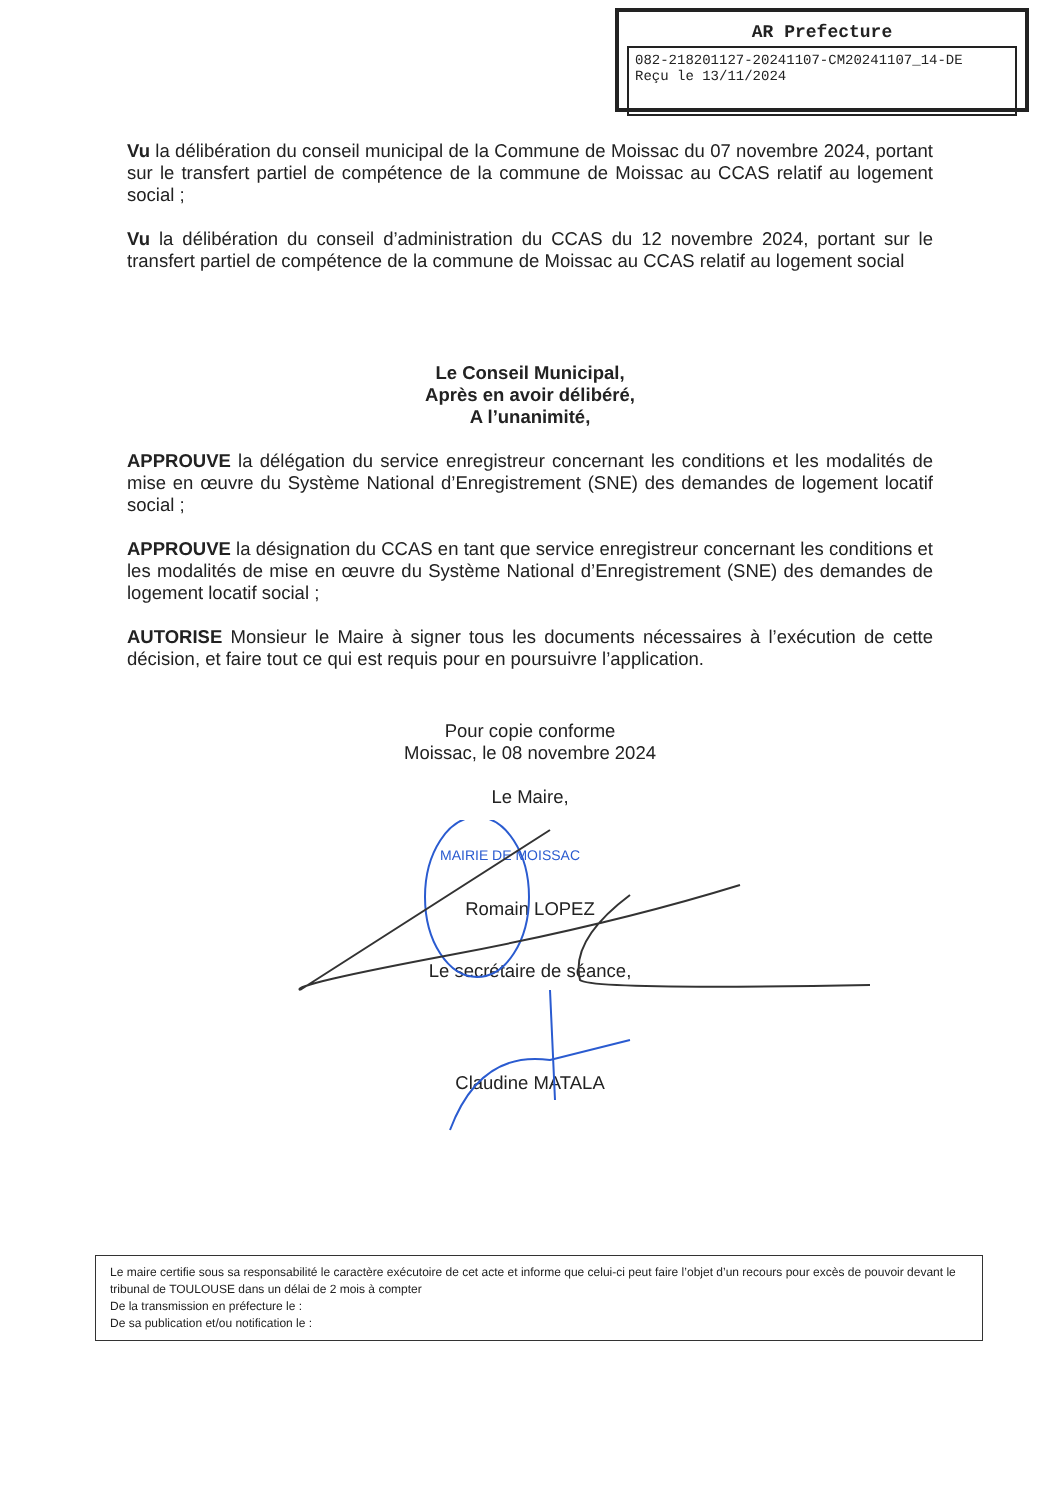AR Prefecture
082-218201127-20241107-CM20241107_14-DE
Reçu le 13/11/2024
Vu la délibération du conseil municipal de la Commune de Moissac du 07 novembre 2024, portant sur le transfert partiel de compétence de la commune de Moissac au CCAS relatif au logement social ;
Vu la délibération du conseil d’administration du CCAS du 12 novembre 2024, portant sur le transfert partiel de compétence de la commune de Moissac au CCAS relatif au logement social
Le Conseil Municipal,
Après en avoir délibéré,
A l’unanimité,
APPROUVE la délégation du service enregistreur concernant les conditions et les modalités de mise en œuvre du Système National d’Enregistrement (SNE) des demandes de logement locatif social ;
APPROUVE la désignation du CCAS en tant que service enregistreur concernant les conditions et les modalités de mise en œuvre du Système National d’Enregistrement (SNE) des demandes de logement locatif social ;
AUTORISE Monsieur le Maire à signer tous les documents nécessaires à l’exécution de cette décision, et faire tout ce qui est requis pour en poursuivre l’application.
Pour copie conforme
Moissac, le 08 novembre 2024
Le Maire,
Romain LOPEZ
Le secrétaire de séance,
Claudine MATALA
MAIRIE DE MOISSAC
Le maire certifie sous sa responsabilité le caractère exécutoire de cet acte et informe que celui-ci peut faire l’objet d’un recours pour excès de pouvoir devant le tribunal de TOULOUSE dans un délai de 2 mois à compter
De la transmission en préfecture le :
De sa publication et/ou notification le :